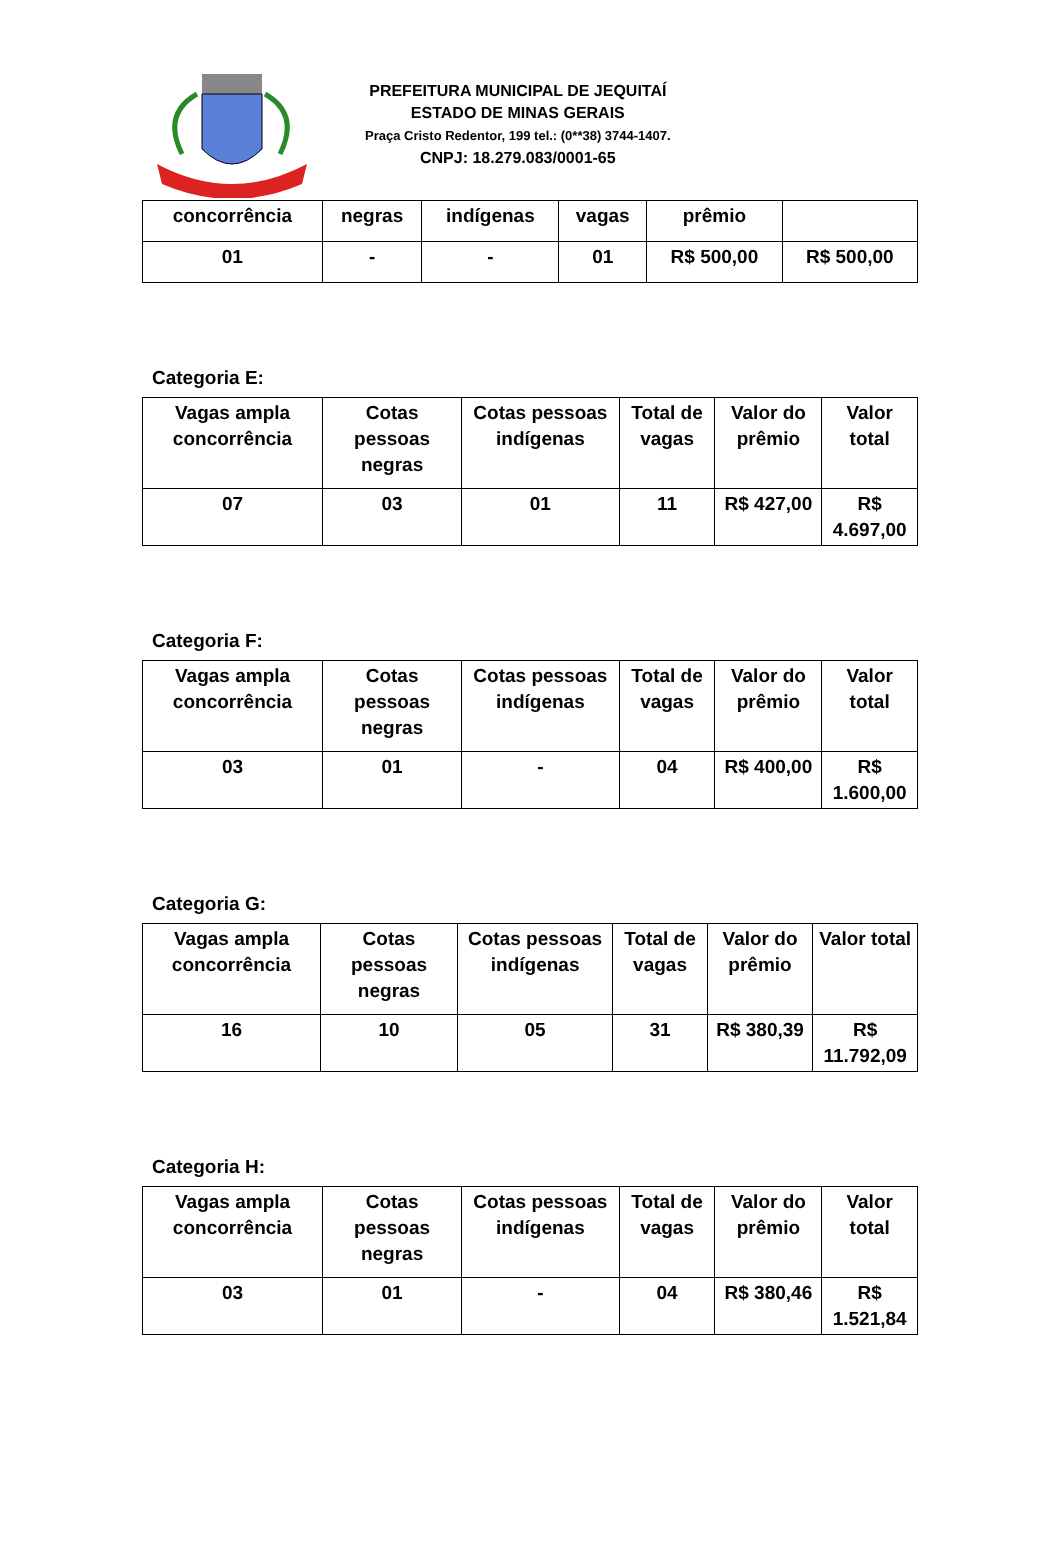PREFEITURA MUNICIPAL DE JEQUITAÍ
ESTADO DE MINAS GERAIS
Praça Cristo Redentor, 199 tel.: (0**38) 3744-1407.
CNPJ: 18.279.083/0001-65
| concorrência | negras | indígenas | vagas | prêmio | |
| --- | --- | --- | --- | --- | --- |
| 01 | - | - | 01 | R$ 500,00 | R$ 500,00 |
Categoria E:
| Vagas ampla concorrência | Cotas pessoas negras | Cotas pessoas indígenas | Total de vagas | Valor do prêmio | Valor total |
| --- | --- | --- | --- | --- | --- |
| 07 | 03 | 01 | 11 | R$ 427,00 | R$ 4.697,00 |
Categoria F:
| Vagas ampla concorrência | Cotas pessoas negras | Cotas pessoas indígenas | Total de vagas | Valor do prêmio | Valor total |
| --- | --- | --- | --- | --- | --- |
| 03 | 01 | - | 04 | R$ 400,00 | R$ 1.600,00 |
Categoria G:
| Vagas ampla concorrência | Cotas pessoas negras | Cotas pessoas indígenas | Total de vagas | Valor do prêmio | Valor total |
| --- | --- | --- | --- | --- | --- |
| 16 | 10 | 05 | 31 | R$ 380,39 | R$ 11.792,09 |
Categoria H:
| Vagas ampla concorrência | Cotas pessoas negras | Cotas pessoas indígenas | Total de vagas | Valor do prêmio | Valor total |
| --- | --- | --- | --- | --- | --- |
| 03 | 01 | - | 04 | R$ 380,46 | R$ 1.521,84 |